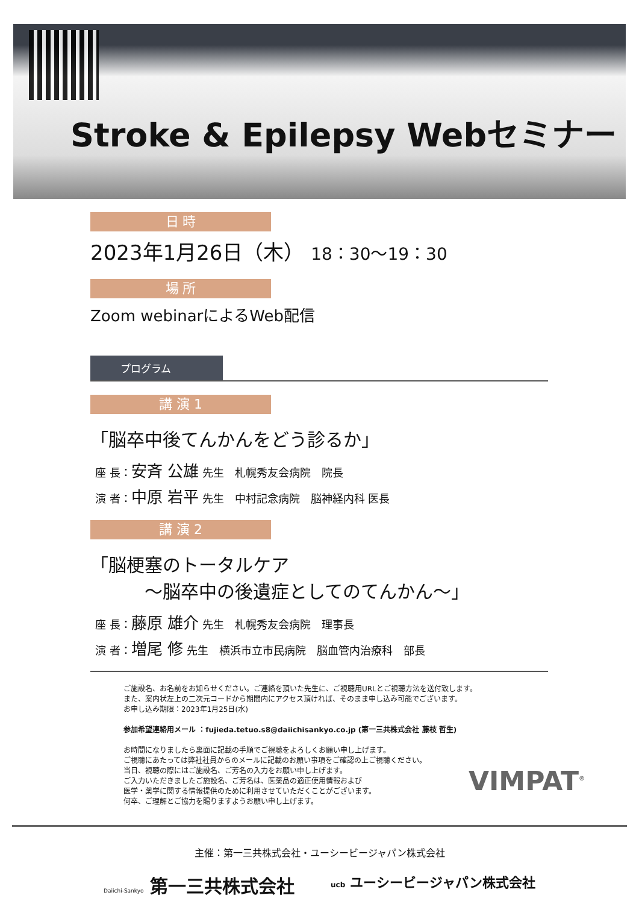Stroke & Epilepsy Webセミナー
日 時
2023年1月26日（木） 18：30～19：30
場 所
Zoom webinarによるWeb配信
プログラム
講 演 1
「脳卒中後てんかんをどう診るか」
座 長：安斉 公雄 先生　札幌秀友会病院　院長
演 者：中原 岩平 先生　中村記念病院　脳神経内科 医長
講 演 2
「脳梗塞のトータルケア
　　　～脳卒中の後遺症としてのてんかん～」
座 長：藤原 雄介 先生　札幌秀友会病院　理事長
演 者：増尾 修 先生　横浜市立市民病院　脳血管内治療科　部長
ご施設名、お名前をお知らせください。ご連絡を頂いた先生に、ご視聴用URLとご視聴方法を送付致します。
また、案内状左上の二次元コードから期間内にアクセス頂ければ、そのまま申し込み可能でございます。
お申し込み期限：2023年1月25日(水)
参加希望連絡用メール ：fujieda.tetuo.s8@daiichisankyo.co.jp (第一三共株式会社 藤枝 哲生)
お時間になりましたら裏面に記載の手順でご視聴をよろしくお願い申し上げます。
ご視聴にあたっては弊社社員からのメールに記載のお願い事項をご確認の上ご視聴ください。
当日、視聴の際にはご施設名、ご芳名の入力をお願い申し上げます。
ご入力いただきましたご施設名、ご芳名は、医薬品の適正使用情報および
医学・薬学に関する情報提供のために利用させていただくことがございます。
何卒、ご理解とご協力を賜りますようお願い申し上げます。
VIMPAT<sup>®</sup>
主催：第一三共株式会社・ユーシービージャパン株式会社
Daiichi-Sankyo 第一三共株式会社 ucb ユーシービージャパン株式会社